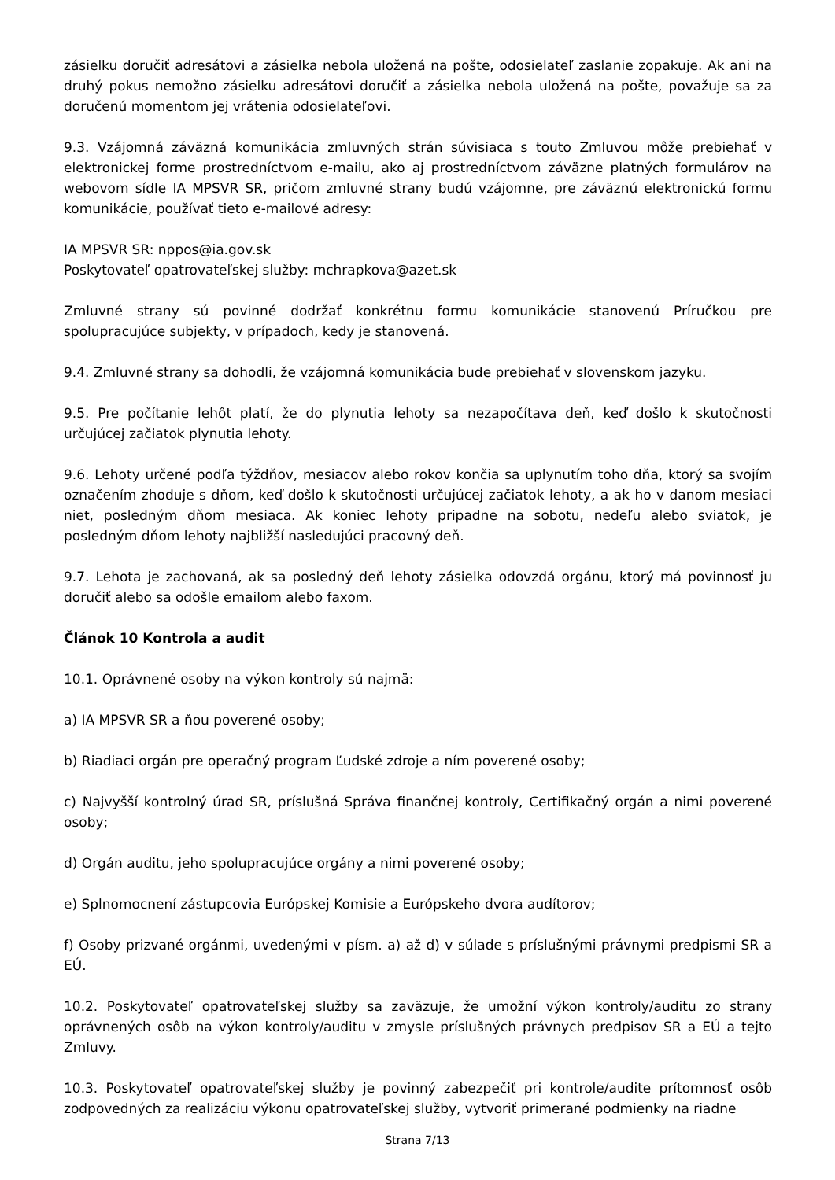zásielku doručiť adresátovi a zásielka nebola uložená na pošte, odosielateľ zaslanie zopakuje. Ak ani na druhý pokus nemožno zásielku adresátovi doručiť a zásielka nebola uložená na pošte, považuje sa za doručenú momentom jej vrátenia odosielateľovi.
9.3. Vzájomná záväzná komunikácia zmluvných strán súvisiaca s touto Zmluvou môže prebiehať v elektronickej forme prostredníctvom e-mailu, ako aj prostredníctvom záväzne platných formulárov na webovom sídle IA MPSVR SR, pričom zmluvné strany budú vzájomne, pre záväznú elektronickú formu komunikácie, používať tieto e-mailové adresy:
IA MPSVR SR: nppos@ia.gov.sk
Poskytovateľ opatrovateľskej služby: mchrapkova@azet.sk
Zmluvné strany sú povinné dodržať konkrétnu formu komunikácie stanovenú Príručkou pre spolupracujúce subjekty, v prípadoch, kedy je stanovená.
9.4. Zmluvné strany sa dohodli, že vzájomná komunikácia bude prebiehať v slovenskom jazyku.
9.5. Pre počítanie lehôt platí, že do plynutia lehoty sa nezapočítava deň, keď došlo k skutočnosti určujúcej začiatok plynutia lehoty.
9.6. Lehoty určené podľa týždňov, mesiacov alebo rokov končia sa uplynutím toho dňa, ktorý sa svojím označením zhoduje s dňom, keď došlo k skutočnosti určujúcej začiatok lehoty, a ak ho v danom mesiaci niet, posledným dňom mesiaca. Ak koniec lehoty pripadne na sobotu, nedeľu alebo sviatok, je posledným dňom lehoty najbližší nasledujúci pracovný deň.
9.7. Lehota je zachovaná, ak sa posledný deň lehoty zásielka odovzdá orgánu, ktorý má povinnosť ju doručiť alebo sa odošle emailom alebo faxom.
Článok 10 Kontrola a audit
10.1. Oprávnené osoby na výkon kontroly sú najmä:
a) IA MPSVR SR a ňou poverené osoby;
b) Riadiaci orgán pre operačný program Ľudské zdroje a ním poverené osoby;
c) Najvyšší kontrolný úrad SR, príslušná Správa finančnej kontroly, Certifikačný orgán a nimi poverené osoby;
d) Orgán auditu, jeho spolupracujúce orgány a nimi poverené osoby;
e) Splnomocnení zástupcovia Európskej Komisie a Európskeho dvora audítorov;
f) Osoby prizvané orgánmi, uvedenými v písm. a) až d) v súlade s príslušnými právnymi predpismi SR a EÚ.
10.2. Poskytovateľ opatrovateľskej služby sa zaväzuje, že umožní výkon kontroly/auditu zo strany oprávnených osôb na výkon kontroly/auditu v zmysle príslušných právnych predpisov SR a EÚ a tejto Zmluvy.
10.3. Poskytovateľ opatrovateľskej služby je povinný zabezpečiť pri kontrole/audite prítomnosť osôb zodpovedných za realizáciu výkonu opatrovateľskej služby, vytvoriť primerané podmienky na riadne
Strana 7/13